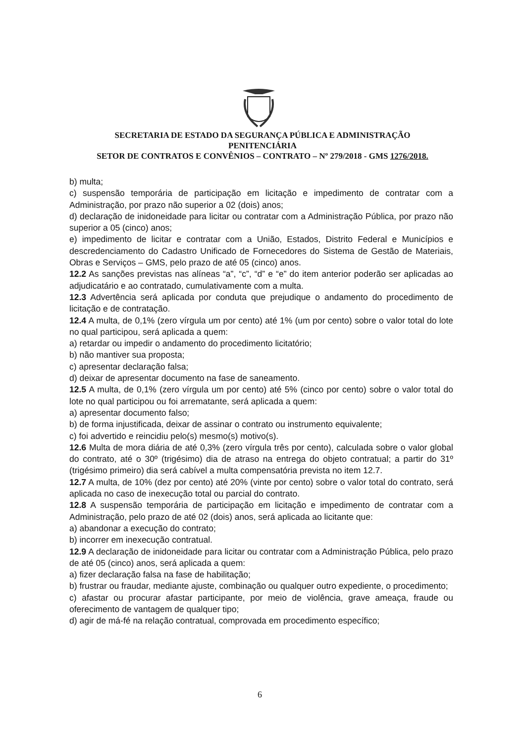SECRETARIA DE ESTADO DA SEGURANÇA PÚBLICA E ADMINISTRAÇÃO
PENITENCIÁRIA
SETOR DE CONTRATOS E CONVÊNIOS – CONTRATO – Nº 279/2018 - GMS 1276/2018.
b) multa;
c) suspensão temporária de participação em licitação e impedimento de contratar com a Administração, por prazo não superior a 02 (dois) anos;
d) declaração de inidoneidade para licitar ou contratar com a Administração Pública, por prazo não superior a 05 (cinco) anos;
e) impedimento de licitar e contratar com a União, Estados, Distrito Federal e Municípios e descredenciamento do Cadastro Unificado de Fornecedores do Sistema de Gestão de Materiais, Obras e Serviços – GMS, pelo prazo de até 05 (cinco) anos.
12.2 As sanções previstas nas alíneas “a”, “c”, “d” e “e” do item anterior poderão ser aplicadas ao adjudicatário e ao contratado, cumulativamente com a multa.
12.3 Advertência será aplicada por conduta que prejudique o andamento do procedimento de licitação e de contratação.
12.4 A multa, de 0,1% (zero vírgula um por cento) até 1% (um por cento) sobre o valor total do lote no qual participou, será aplicada a quem:
a) retardar ou impedir o andamento do procedimento licitatório;
b) não mantiver sua proposta;
c) apresentar declaração falsa;
d) deixar de apresentar documento na fase de saneamento.
12.5 A multa, de 0,1% (zero vírgula um por cento) até 5% (cinco por cento) sobre o valor total do lote no qual participou ou foi arrematante, será aplicada a quem:
a) apresentar documento falso;
b) de forma injustificada, deixar de assinar o contrato ou instrumento equivalente;
c) foi advertido e reincidiu pelo(s) mesmo(s) motivo(s).
12.6 Multa de mora diária de até 0,3% (zero vírgula três por cento), calculada sobre o valor global do contrato, até o 30º (trigésimo) dia de atraso na entrega do objeto contratual; a partir do 31º (trigésimo primeiro) dia será cabível a multa compensatória prevista no item 12.7.
12.7 A multa, de 10% (dez por cento) até 20% (vinte por cento) sobre o valor total do contrato, será aplicada no caso de inexecução total ou parcial do contrato.
12.8 A suspensão temporária de participação em licitação e impedimento de contratar com a Administração, pelo prazo de até 02 (dois) anos, será aplicada ao licitante que:
a) abandonar a execução do contrato;
b) incorrer em inexecução contratual.
12.9 A declaração de inidoneidade para licitar ou contratar com a Administração Pública, pelo prazo de até 05 (cinco) anos, será aplicada a quem:
a) fizer declaração falsa na fase de habilitação;
b) frustrar ou fraudar, mediante ajuste, combinação ou qualquer outro expediente, o procedimento;
c) afastar ou procurar afastar participante, por meio de violência, grave ameaça, fraude ou oferecimento de vantagem de qualquer tipo;
d) agir de má-fé na relação contratual, comprovada em procedimento específico;
6